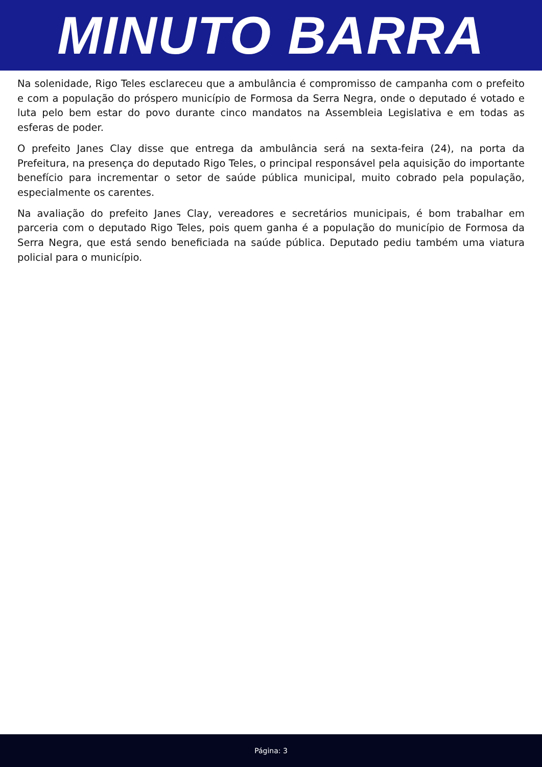MINUTO BARRA
Na solenidade, Rigo Teles esclareceu que a ambulância é compromisso de campanha com o prefeito e com a população do próspero município de Formosa da Serra Negra, onde o deputado é votado e luta pelo bem estar do povo durante cinco mandatos na Assembleia Legislativa e em todas as esferas de poder.
O prefeito Janes Clay disse que entrega da ambulância será na sexta-feira (24), na porta da Prefeitura, na presença do deputado Rigo Teles, o principal responsável pela aquisição do importante benefício para incrementar o setor de saúde pública municipal, muito cobrado pela população, especialmente os carentes.
Na avaliação do prefeito Janes Clay, vereadores e secretários municipais, é bom trabalhar em parceria com o deputado Rigo Teles, pois quem ganha é a população do município de Formosa da Serra Negra, que está sendo beneficiada na saúde pública. Deputado pediu também uma viatura policial para o município.
Página: 3